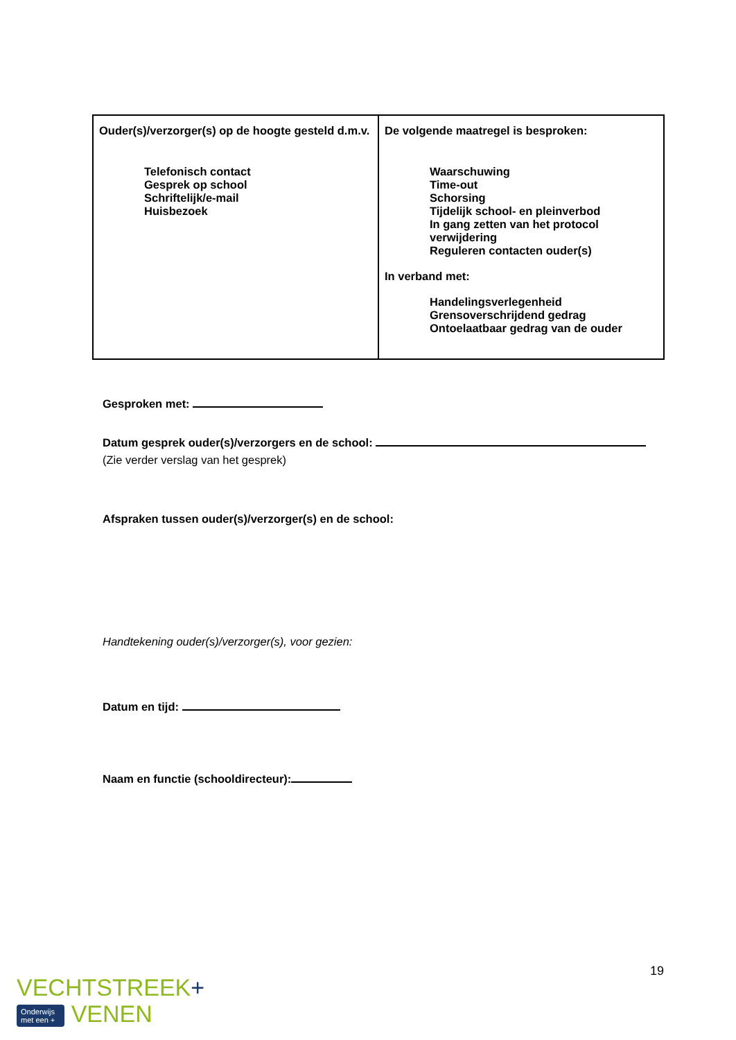| Ouder(s)/verzorger(s) op de hoogte gesteld d.m.v. Telefonisch contact Gesprek op school Schriftelijk/e-mail Huisbezoek | De volgende maatregel is besproken: Waarschuwing Time-out Schorsing Tijdelijk school- en pleinverbod In gang zetten van het protocol verwijdering Reguleren contacten ouder(s) In verband met: Handelingsverlegenheid Grensoverschrijdend gedrag Ontoelaatbaar gedrag van de ouder |
Gesproken met:
Datum gesprek ouder(s)/verzorgers en de school:
(Zie verder verslag van het gesprek)
Afspraken tussen ouder(s)/verzorger(s) en de school:
Handtekening ouder(s)/verzorger(s), voor gezien:
Datum en tijd:
Naam en functie (schooldirecteur):
19
VECHTSTREEK+
Onderwijs
met een + VENEN